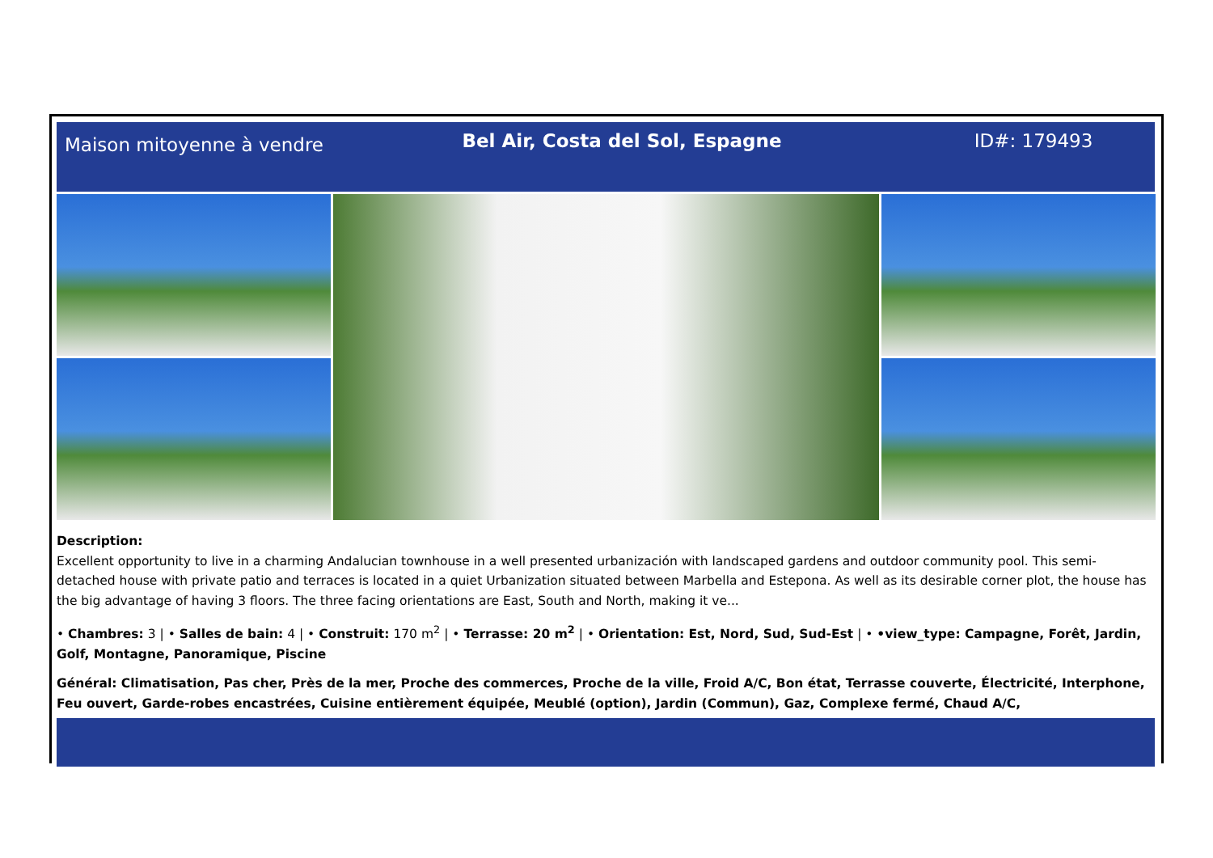Maison mitoyenne à vendre
Bel Air, Costa del Sol, Espagne
ID#: 179493
Description:
Excellent opportunity to live in a charming Andalucian townhouse in a well presented urbanización with landscaped gardens and outdoor community pool. This semi-detached house with private patio and terraces is located in a quiet Urbanization situated between Marbella and Estepona. As well as its desirable corner plot, the house has the big advantage of having 3 floors. The three facing orientations are East, South and North, making it ve...
• Chambres: 3 | • Salles de bain: 4 | • Construit: 170 m<sup>2</sup> | • Terrasse: 20 m<sup>2</sup> | • Orientation: Est, Nord, Sud, Sud-Est | • •view_type: Campagne, Forêt, Jardin, Golf, Montagne, Panoramique, Piscine
Général: Climatisation, Pas cher, Près de la mer, Proche des commerces, Proche de la ville, Froid A/C, Bon état, Terrasse couverte, Électricité, Interphone, Feu ouvert, Garde-robes encastrées, Cuisine entièrement équipée, Meublé (option), Jardin (Commun), Gaz, Complexe fermé, Chaud A/C,